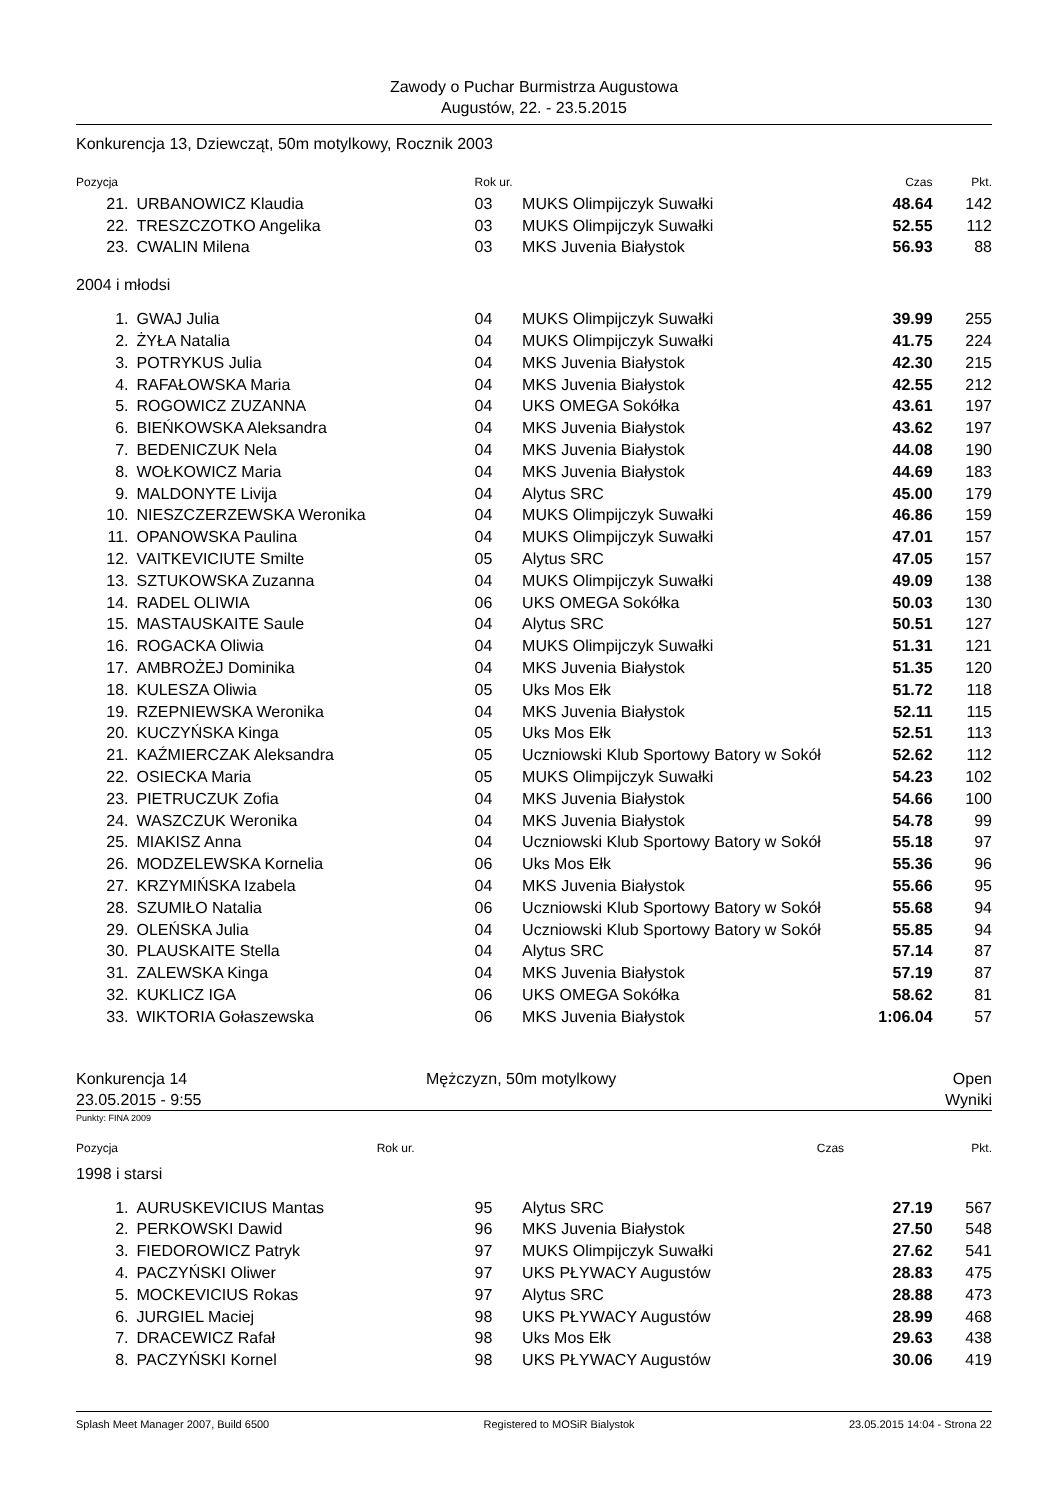Zawody o Puchar Burmistrza Augustowa
Augustów, 22. - 23.5.2015
Konkurencja 13, Dziewcząt, 50m motylkowy, Rocznik 2003
| Pozycja | | Rok ur. | | Czas | Pkt. |
| --- | --- | --- | --- | --- | --- |
| 21. | URBANOWICZ Klaudia | 03 | MUKS Olimpijczyk Suwałki | 48.64 | 142 |
| 22. | TRESZCZOTKO Angelika | 03 | MUKS Olimpijczyk Suwałki | 52.55 | 112 |
| 23. | CWALIN Milena | 03 | MKS Juvenia Białystok | 56.93 | 88 |
2004 i młodsi
| 1. | GWAJ Julia | 04 | MUKS Olimpijczyk Suwałki | 39.99 | 255 |
| 2. | ŻYŁA Natalia | 04 | MUKS Olimpijczyk Suwałki | 41.75 | 224 |
| 3. | POTRYKUS Julia | 04 | MKS Juvenia Białystok | 42.30 | 215 |
| 4. | RAFAŁOWSKA Maria | 04 | MKS Juvenia Białystok | 42.55 | 212 |
| 5. | ROGOWICZ ZUZANNA | 04 | UKS OMEGA Sokółka | 43.61 | 197 |
| 6. | BIEŃKOWSKA Aleksandra | 04 | MKS Juvenia Białystok | 43.62 | 197 |
| 7. | BEDENICZUK Nela | 04 | MKS Juvenia Białystok | 44.08 | 190 |
| 8. | WOŁKOWICZ Maria | 04 | MKS Juvenia Białystok | 44.69 | 183 |
| 9. | MALDONYTE Livija | 04 | Alytus SRC | 45.00 | 179 |
| 10. | NIESZCZERZEWSKA Weronika | 04 | MUKS Olimpijczyk Suwałki | 46.86 | 159 |
| 11. | OPANOWSKA Paulina | 04 | MUKS Olimpijczyk Suwałki | 47.01 | 157 |
| 12. | VAITKEVICIUTE Smilte | 05 | Alytus SRC | 47.05 | 157 |
| 13. | SZTUKOWSKA Zuzanna | 04 | MUKS Olimpijczyk Suwałki | 49.09 | 138 |
| 14. | RADEL OLIWIA | 06 | UKS OMEGA Sokółka | 50.03 | 130 |
| 15. | MASTAUSKAITE Saule | 04 | Alytus SRC | 50.51 | 127 |
| 16. | ROGACKA Oliwia | 04 | MUKS Olimpijczyk Suwałki | 51.31 | 121 |
| 17. | AMBROŻEJ Dominika | 04 | MKS Juvenia Białystok | 51.35 | 120 |
| 18. | KULESZA Oliwia | 05 | Uks Mos Ełk | 51.72 | 118 |
| 19. | RZEPNIEWSKA Weronika | 04 | MKS Juvenia Białystok | 52.11 | 115 |
| 20. | KUCZYŃSKA Kinga | 05 | Uks Mos Ełk | 52.51 | 113 |
| 21. | KAŹMIERCZAK Aleksandra | 05 | Uczniowski Klub Sportowy Batory w Sokół | 52.62 | 112 |
| 22. | OSIECKA Maria | 05 | MUKS Olimpijczyk Suwałki | 54.23 | 102 |
| 23. | PIETRUCZUK Zofia | 04 | MKS Juvenia Białystok | 54.66 | 100 |
| 24. | WASZCZUK Weronika | 04 | MKS Juvenia Białystok | 54.78 | 99 |
| 25. | MIAKISZ Anna | 04 | Uczniowski Klub Sportowy Batory w Sokół | 55.18 | 97 |
| 26. | MODZELEWSKA Kornelia | 06 | Uks Mos Ełk | 55.36 | 96 |
| 27. | KRZYMIŃSKA Izabela | 04 | MKS Juvenia Białystok | 55.66 | 95 |
| 28. | SZUMIŁO Natalia | 06 | Uczniowski Klub Sportowy Batory w Sokół | 55.68 | 94 |
| 29. | OLEŃSKA Julia | 04 | Uczniowski Klub Sportowy Batory w Sokół | 55.85 | 94 |
| 30. | PLAUSKAITE Stella | 04 | Alytus SRC | 57.14 | 87 |
| 31. | ZALEWSKA Kinga | 04 | MKS Juvenia Białystok | 57.19 | 87 |
| 32. | KUKLICZ IGA | 06 | UKS OMEGA Sokółka | 58.62 | 81 |
| 33. | WIKTORIA Gołaszewska | 06 | MKS Juvenia Białystok | 1:06.04 | 57 |
Konkurencja 14 Mężczyzn, 50m motylkowy Open
23.05.2015 - 9:55 Wyniki
Punkty: FINA 2009
| Pozycja | Rok ur. | Czas | Pkt. |
| --- | --- | --- | --- |
1998 i starsi
| 1. | AURUSKEVICIUS Mantas | 95 | Alytus SRC | 27.19 | 567 |
| 2. | PERKOWSKI Dawid | 96 | MKS Juvenia Białystok | 27.50 | 548 |
| 3. | FIEDOROWICZ Patryk | 97 | MUKS Olimpijczyk Suwałki | 27.62 | 541 |
| 4. | PACZYŃSKI Oliwer | 97 | UKS PŁYWACY Augustów | 28.83 | 475 |
| 5. | MOCKEVICIUS Rokas | 97 | Alytus SRC | 28.88 | 473 |
| 6. | JURGIEL Maciej | 98 | UKS PŁYWACY Augustów | 28.99 | 468 |
| 7. | DRACEWICZ Rafał | 98 | Uks Mos Ełk | 29.63 | 438 |
| 8. | PACZYŃSKI Kornel | 98 | UKS PŁYWACY Augustów | 30.06 | 419 |
Splash Meet Manager 2007, Build 6500 Registered to MOSiR Bialystok 23.05.2015 14:04 - Strona 22